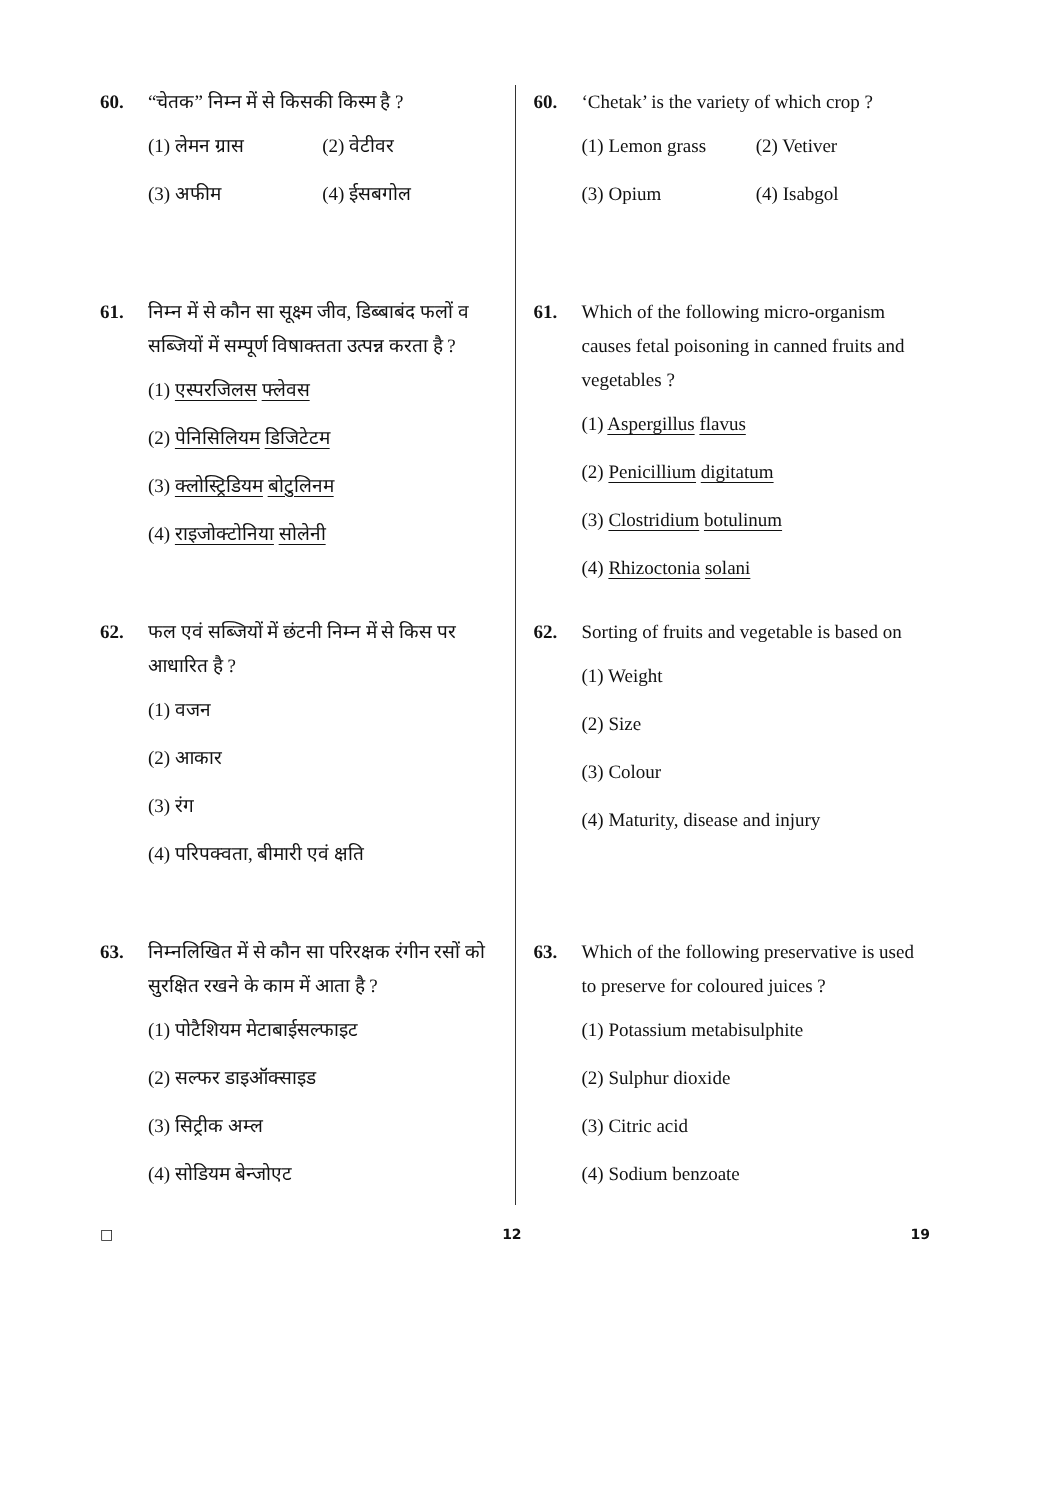60. “चेतक” निम्न में से किसकी किस्म है ?
(1) लेमन ग्रास (2) वेटीवर (3) अफीम (4) ईसबगोल
61. निम्न में से कौन सा सूक्ष्म जीव, डिब्बाबंद फलों व सब्जियों में सम्पूर्ण विषाक्तता उत्पन्न करता है ?
(1) एस्परजिलस फ्लेवस
(2) पेनिसिलियम डिजिटेटम
(3) क्लोस्ट्रिडियम बोटुलिनम
(4) राइजोक्टोनिया सोलेनी
62. फल एवं सब्जियों में छंटनी निम्न में से किस पर आधारित है ?
(1) वजन
(2) आकार
(3) रंग
(4) परिपक्वता, बीमारी एवं क्षति
63. निम्नलिखित में से कौन सा परिरक्षक रंगीन रसों को सुरक्षित रखने के काम में आता है ?
(1) पोटैशियम मेटाबाईसल्फाइट
(2) सल्फर डाइऑक्साइड
(3) सिट्रीक अम्ल
(4) सोडियम बेन्जोएट
60. ‘Chetak’ is the variety of which crop ?
(1) Lemon grass (2) Vetiver (3) Opium (4) Isabgol
61. Which of the following micro-organism causes fetal poisoning in canned fruits and vegetables ?
(1) Aspergillus flavus
(2) Penicillium digitatum
(3) Clostridium botulinum
(4) Rhizoctonia solani
62. Sorting of fruits and vegetable is based on
(1) Weight
(2) Size
(3) Colour
(4) Maturity, disease and injury
63. Which of the following preservative is used to preserve for coloured juices ?
(1) Potassium metabisulphite
(2) Sulphur dioxide
(3) Citric acid
(4) Sodium benzoate
□ 12 19